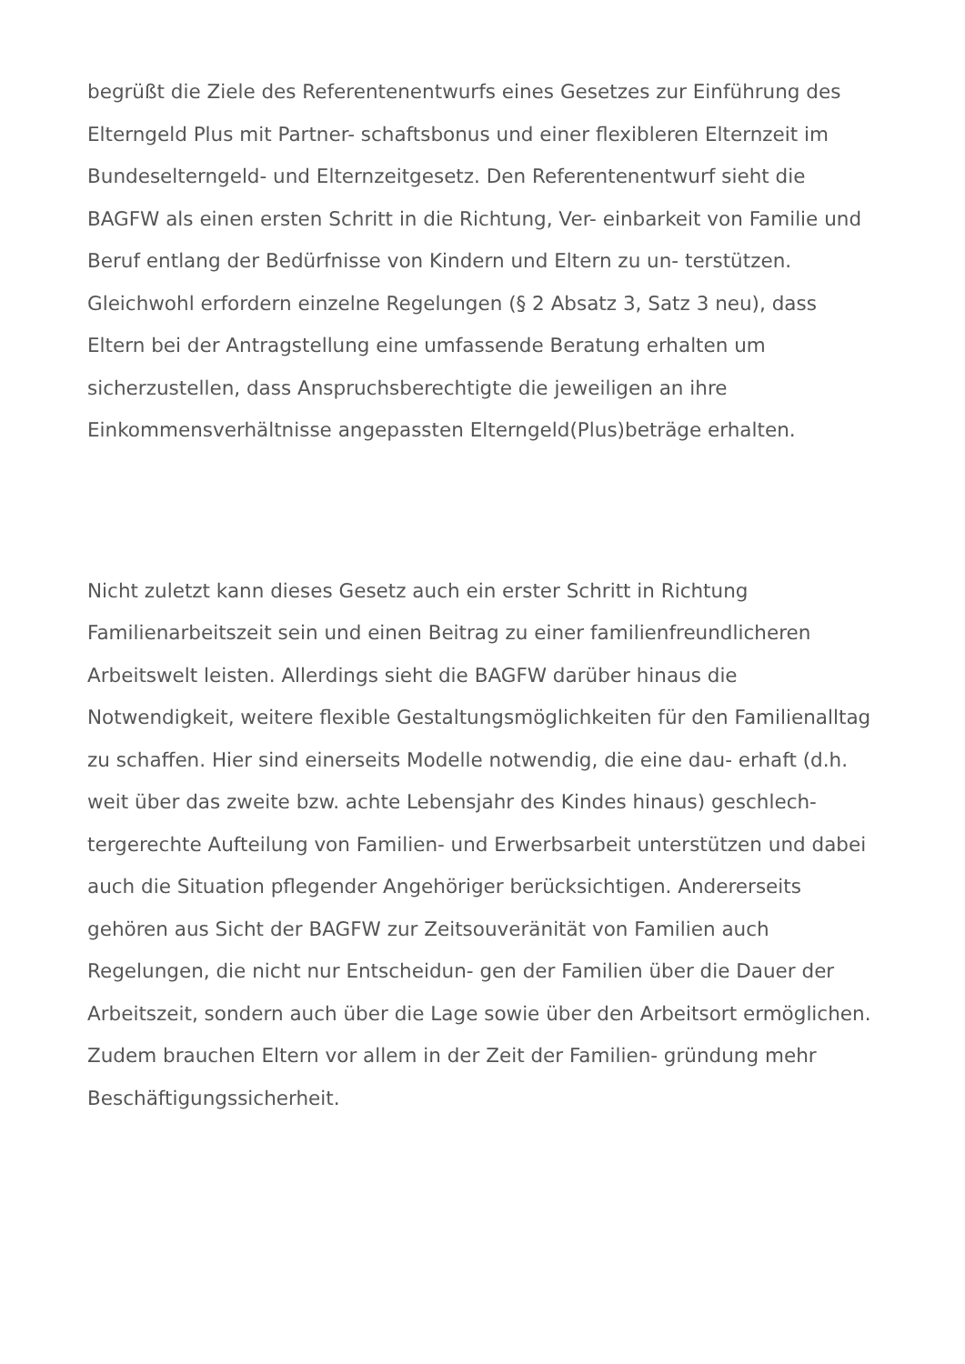begrüßt die Ziele des Referentenentwurfs eines Gesetzes zur Einführung des Elterngeld Plus mit Partner- schaftsbonus und einer flexibleren Elternzeit im Bundeselterngeld- und Elternzeitgesetz. Den Referentenentwurf sieht die BAGFW als einen ersten Schritt in die Richtung, Ver- einbarkeit von Familie und Beruf entlang der Bedürfnisse von Kindern und Eltern zu un- terstützen. Gleichwohl erfordern einzelne Regelungen (§ 2 Absatz 3, Satz 3 neu), dass Eltern bei der Antragstellung eine umfassende Beratung erhalten um sicherzustellen, dass Anspruchsberechtigte die jeweiligen an ihre Einkommensverhältnisse angepassten Elterngeld(Plus)beträge erhalten.
Nicht zuletzt kann dieses Gesetz auch ein erster Schritt in Richtung Familienarbeitszeit sein und einen Beitrag zu einer familienfreundlicheren Arbeitswelt leisten. Allerdings sieht die BAGFW darüber hinaus die Notwendigkeit, weitere flexible Gestaltungsmöglichkeiten für den Familienalltag zu schaffen. Hier sind einerseits Modelle notwendig, die eine dau- erhaft (d.h. weit über das zweite bzw. achte Lebensjahr des Kindes hinaus) geschlech- tergerechte Aufteilung von Familien- und Erwerbsarbeit unterstützen und dabei auch die Situation pflegender Angehöriger berücksichtigen. Andererseits gehören aus Sicht der BAGFW zur Zeitsouveränität von Familien auch Regelungen, die nicht nur Entscheidun- gen der Familien über die Dauer der Arbeitszeit, sondern auch über die Lage sowie über den Arbeitsort ermöglichen. Zudem brauchen Eltern vor allem in der Zeit der Familien- gründung mehr Beschäftigungssicherheit.